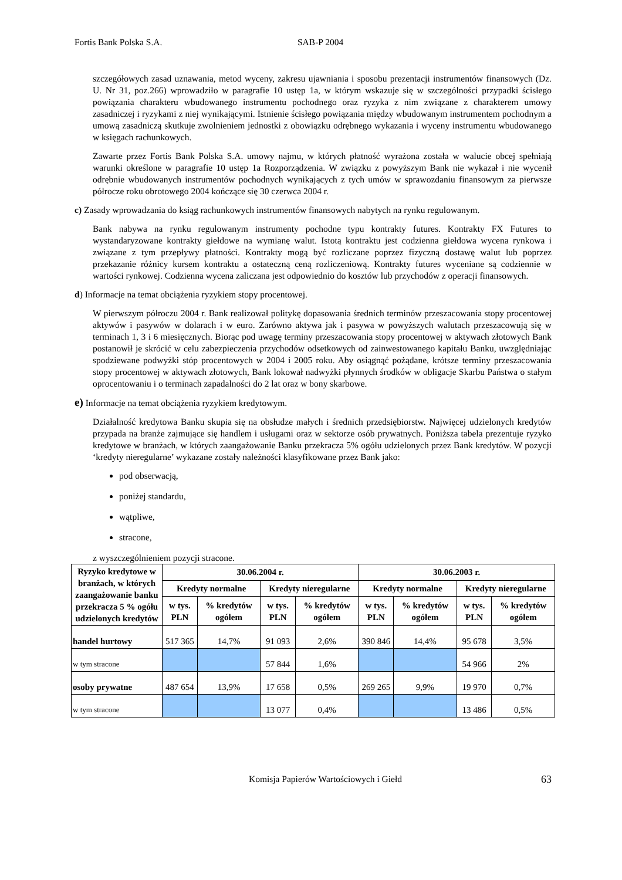Fortis Bank Polska S.A. SAB-P 2004
szczegółowych zasad uznawania, metod wyceny, zakresu ujawniania i sposobu prezentacji instrumentów finansowych (Dz. U. Nr 31, poz.266) wprowadziło w paragrafie 10 ustęp 1a, w którym wskazuje się w szczególności przypadki ścisłego powiązania charakteru wbudowanego instrumentu pochodnego oraz ryzyka z nim związane z charakterem umowy zasadniczej i ryzykami z niej wynikającymi. Istnienie ścisłego powiązania między wbudowanym instrumentem pochodnym a umową zasadniczą skutkuje zwolnieniem jednostki z obowiązku odrębnego wykazania i wyceny instrumentu wbudowanego w księgach rachunkowych.
Zawarte przez Fortis Bank Polska S.A. umowy najmu, w których płatność wyrażona została w walucie obcej spełniają warunki określone w paragrafie 10 ustęp 1a Rozporządzenia. W związku z powyższym Bank nie wykazał i nie wycenił odrębnie wbudowanych instrumentów pochodnych wynikających z tych umów w sprawozdaniu finansowym za pierwsze półrocze roku obrotowego 2004 kończące się 30 czerwca 2004 r.
c) Zasady wprowadzania do ksiąg rachunkowych instrumentów finansowych nabytych na rynku regulowanym.
Bank nabywa na rynku regulowanym instrumenty pochodne typu kontrakty futures. Kontrakty FX Futures to wystandaryzowane kontrakty giełdowe na wymianę walut. Istotą kontraktu jest codzienna giełdowa wycena rynkowa i związane z tym przepływy płatności. Kontrakty mogą być rozliczane poprzez fizyczną dostawę walut lub poprzez przekazanie różnicy kursem kontraktu a ostateczną ceną rozliczeniową. Kontrakty futures wyceniane są codziennie w wartości rynkowej. Codzienna wycena zaliczana jest odpowiednio do kosztów lub przychodów z operacji finansowych.
d) Informacje na temat obciążenia ryzykiem stopy procentowej.
W pierwszym półroczu 2004 r. Bank realizował politykę dopasowania średnich terminów przeszacowania stopy procentowej aktywów i pasywów w dolarach i w euro. Zarówno aktywa jak i pasywa w powyższych walutach przeszacowują się w terminach 1, 3 i 6 miesięcznych. Biorąc pod uwagę terminy przeszacowania stopy procentowej w aktywach złotowych Bank postanowił je skrócić w celu zabezpieczenia przychodów odsetkowych od zainwestowanego kapitału Banku, uwzględniając spodziewane podwyżki stóp procentowych w 2004 i 2005 roku. Aby osiągnąć pożądane, krótsze terminy przeszacowania stopy procentowej w aktywach złotowych, Bank lokował nadwyżki płynnych środków w obligacje Skarbu Państwa o stałym oprocentowaniu i o terminach zapadalności do 2 lat oraz w bony skarbowe.
e) Informacje na temat obciążenia ryzykiem kredytowym.
Działalność kredytowa Banku skupia się na obsłudze małych i średnich przedsiębiorstw. Najwięcej udzielonych kredytów przypada na branże zajmujące się handlem i usługami oraz w sektorze osób prywatnych. Poniższa tabela prezentuje ryzyko kredytowe w branżach, w których zaangażowanie Banku przekracza 5% ogółu udzielonych przez Bank kredytów. W pozycji ‘kredyty nieregularne’ wykazane zostały należności klasyfikowane przez Bank jako:
pod obserwacją,
poniżej standardu,
wątpliwe,
stracone,
z wyszczególnieniem pozycji stracone.
| Ryzyko kredytowe w branżach, w których zaangażowanie banku przekracza 5 % ogółu udzielonych kredytów | 30.06.2004 r. | | | | 30.06.2003 r. | | | |
| --- | --- | --- | --- | --- | --- | --- | --- | --- |
| | Kredyty normalne | | Kredyty nieregularne | | Kredyty normalne | | Kredyty nieregularne | |
| | w tys. PLN | % kredytów ogółem | w tys. PLN | % kredytów ogółem | w tys. PLN | % kredytów ogółem | w tys. PLN | % kredytów ogółem |
| handel hurtowy | 517 365 | 14,7% | 91 093 | 2,6% | 390 846 | 14,4% | 95 678 | 3,5% |
| w tym stracone | | | 57 844 | 1,6% | | | 54 966 | 2% |
| osoby prywatne | 487 654 | 13,9% | 17 658 | 0,5% | 269 265 | 9,9% | 19 970 | 0,7% |
| w tym stracone | | | 13 077 | 0,4% | | | 13 486 | 0,5% |
Komisja Papierów Wartościowych i Giełd 63